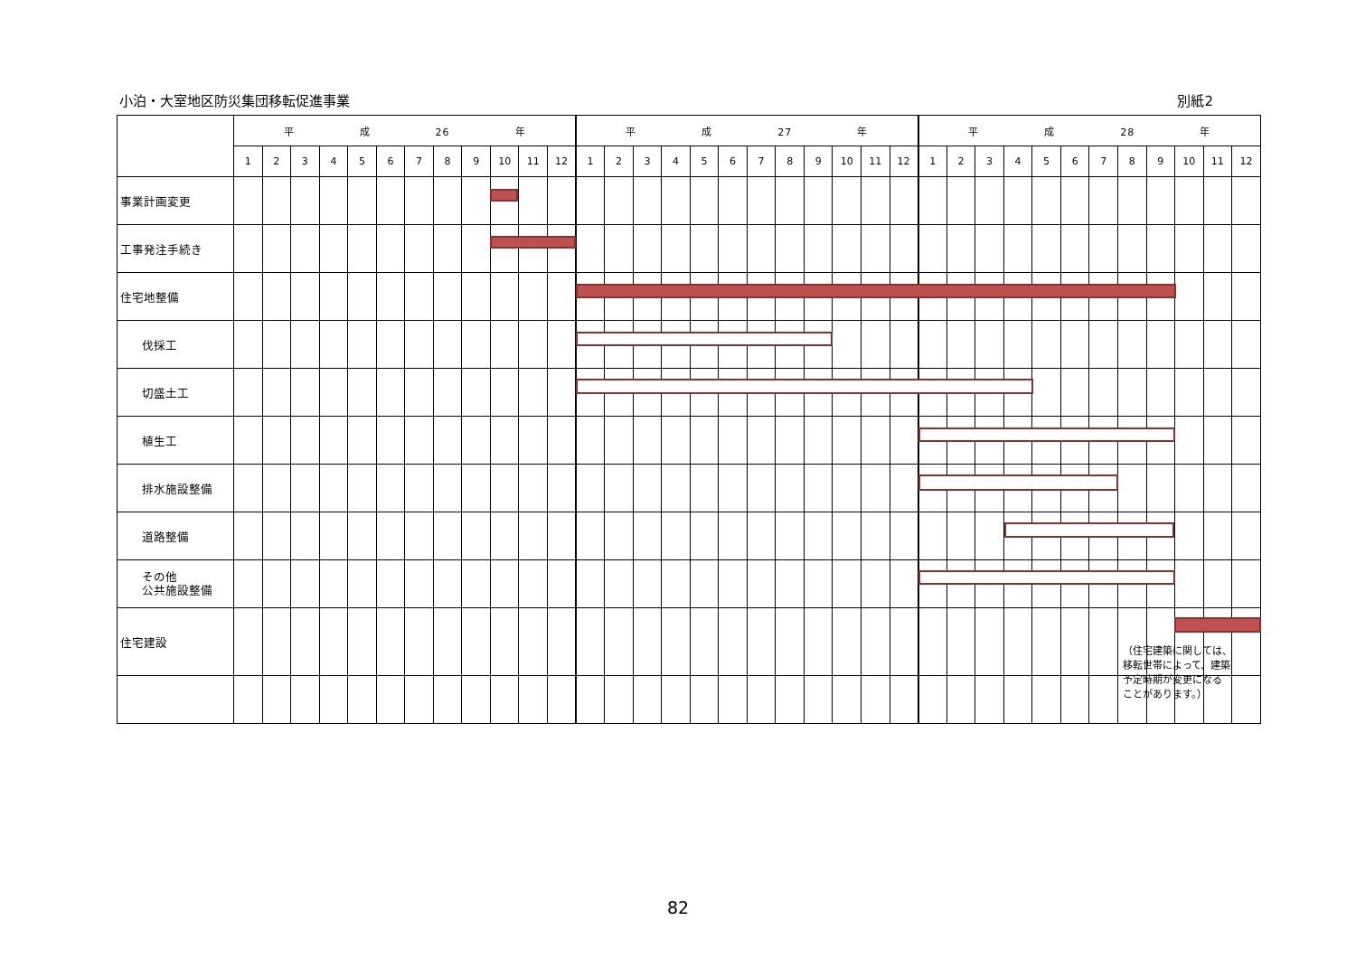小泊・大室地区防災集団移転促進事業 別紙2
| | 平 成 26 年 | | | | | | | | | | | | 平 成 27 年 | | | | | | | | | | | | 平 成 28 年 | | | | | | | | | | | |
| --- | --- | --- | --- | --- | --- | --- | --- | --- | --- | --- | --- | --- | --- | --- | --- | --- | --- | --- | --- | --- | --- | --- | --- | --- | --- | --- | --- | --- | --- | --- | --- | --- | --- | --- | --- | --- |
| | 1 | 2 | 3 | 4 | 5 | 6 | 7 | 8 | 9 | 10 | 11 | 12 | 1 | 2 | 3 | 4 | 5 | 6 | 7 | 8 | 9 | 10 | 11 | 12 | 1 | 2 | 3 | 4 | 5 | 6 | 7 | 8 | 9 | 10 | 11 | 12 |
| 事業計画変更 | | | | | | | | | | | | | | | | | | | | | | | | | | | | | | | | | | | | |
| 工事発注手続き | | | | | | | | | | | | | | | | | | | | | | | | | | | | | | | | | | | | |
| 住宅地整備 | | | | | | | | | | | | | | | | | | | | | | | | | | | | | | | | | | | | |
| 伐採工 | | | | | | | | | | | | | | | | | | | | | | | | | | | | | | | | | | | | |
| 切盛土工 | | | | | | | | | | | | | | | | | | | | | | | | | | | | | | | | | | | | |
| 植生工 | | | | | | | | | | | | | | | | | | | | | | | | | | | | | | | | | | | | |
| 排水施設整備 | | | | | | | | | | | | | | | | | | | | | | | | | | | | | | | | | | | | |
| 道路整備 | | | | | | | | | | | | | | | | | | | | | | | | | | | | | | | | | | | | |
| その他 公共施設整備 | | | | | | | | | | | | | | | | | | | | | | | | | | | | | | | | | | | | |
| 住宅建設 | | | | | | | | | | | | | | | | | | | | | | | | | | | | | | | | （住宅建築に関しては、 移転世帯によって、建築 予定時期が変更になる ことがあります。） | | | | |
82